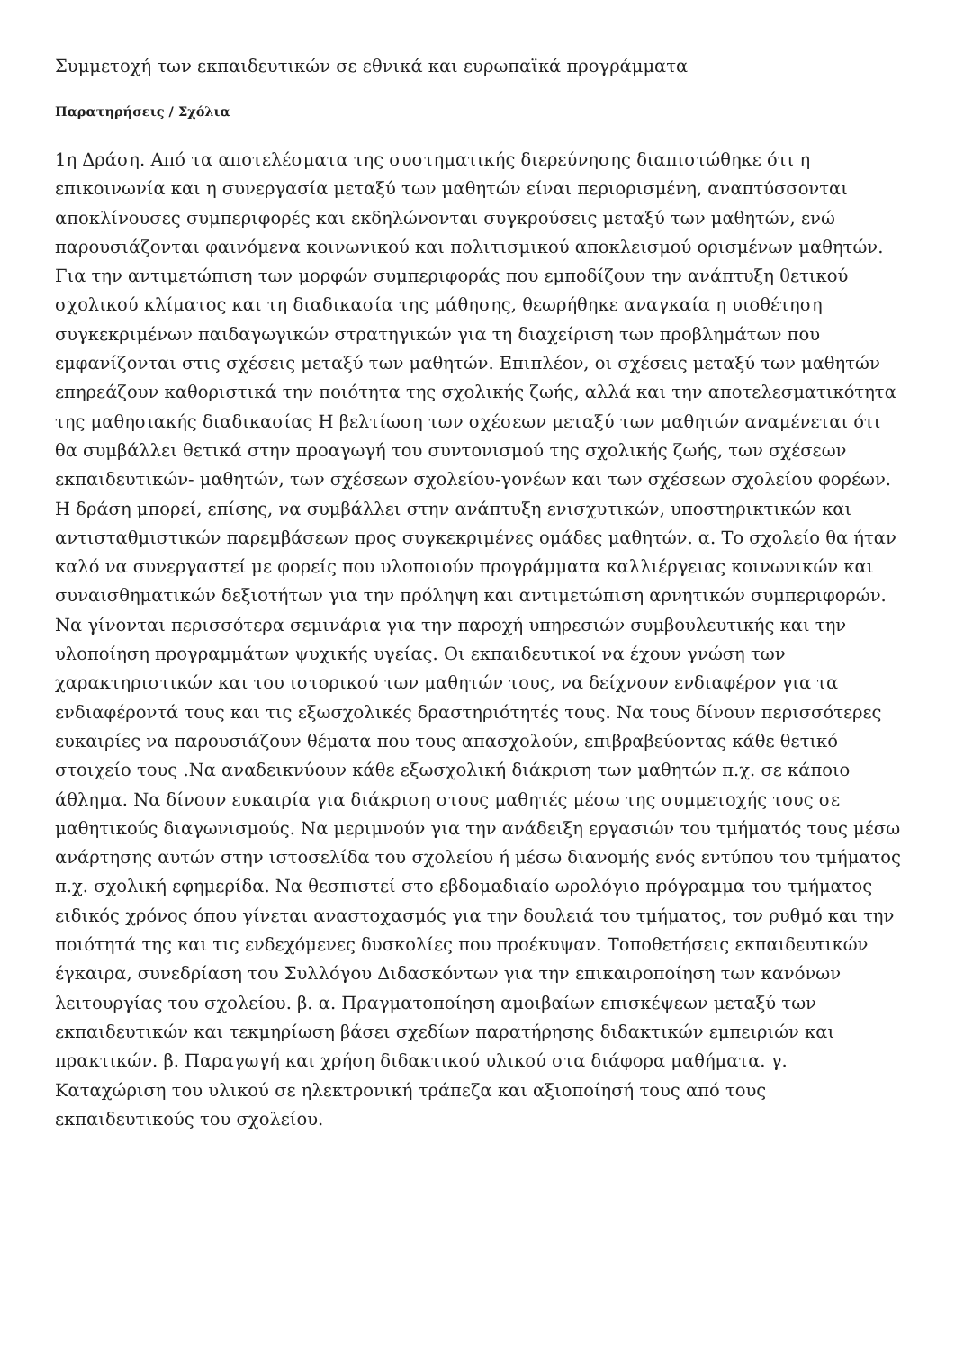Συμμετοχή των εκπαιδευτικών σε εθνικά και ευρωπαϊκά προγράμματα
Παρατηρήσεις / Σχόλια
1η Δράση. Από τα αποτελέσματα της συστηματικής διερεύνησης διαπιστώθηκε ότι η επικοινωνία και η συνεργασία μεταξύ των μαθητών είναι περιορισμένη, αναπτύσσονται αποκλίνουσες συμπεριφορές και εκδηλώνονται συγκρούσεις μεταξύ των μαθητών, ενώ παρουσιάζονται φαινόμενα κοινωνικού και πολιτισμικού αποκλεισμού ορισμένων μαθητών. Για την αντιμετώπιση των μορφών συμπεριφοράς που εμποδίζουν την ανάπτυξη θετικού σχολικού κλίματος και τη διαδικασία της μάθησης, θεωρήθηκε αναγκαία η υιοθέτηση συγκεκριμένων παιδαγωγικών στρατηγικών για τη διαχείριση των προβλημάτων που εμφανίζονται στις σχέσεις μεταξύ των μαθητών. Επιπλέον, οι σχέσεις μεταξύ των μαθητών επηρεάζουν καθοριστικά την ποιότητα της σχολικής ζωής, αλλά και την αποτελεσματικότητα της μαθησιακής διαδικασίας Η βελτίωση των σχέσεων μεταξύ των μαθητών αναμένεται ότι θα συμβάλλει θετικά στην προαγωγή του συντονισμού της σχολικής ζωής, των σχέσεων εκπαιδευτικών- μαθητών, των σχέσεων σχολείου-γονέων και των σχέσεων σχολείου φορέων. Η δράση μπορεί, επίσης, να συμβάλλει στην ανάπτυξη ενισχυτικών, υποστηρικτικών και αντισταθμιστικών παρεμβάσεων προς συγκεκριμένες ομάδες μαθητών. α. Το σχολείο θα ήταν καλό να συνεργαστεί με φορείς που υλοποιούν προγράμματα καλλιέργειας κοινωνικών και συναισθηματικών δεξιοτήτων για την πρόληψη και αντιμετώπιση αρνητικών συμπεριφορών. Να γίνονται περισσότερα σεμινάρια για την παροχή υπηρεσιών συμβουλευτικής και την υλοποίηση προγραμμάτων ψυχικής υγείας. Οι εκπαιδευτικοί να έχουν γνώση των χαρακτηριστικών και του ιστορικού των μαθητών τους, να δείχνουν ενδιαφέρον για τα ενδιαφέροντά τους και τις εξωσχολικές δραστηριότητές τους. Να τους δίνουν περισσότερες ευκαιρίες να παρουσιάζουν θέματα που τους απασχολούν, επιβραβεύοντας κάθε θετικό στοιχείο τους .Να αναδεικνύουν κάθε εξωσχολική διάκριση των μαθητών π.χ. σε κάποιο άθλημα. Να δίνουν ευκαιρία για διάκριση στους μαθητές μέσω της συμμετοχής τους σε μαθητικούς διαγωνισμούς. Να μεριμνούν για την ανάδειξη εργασιών του τμήματός τους μέσω ανάρτησης αυτών στην ιστοσελίδα του σχολείου ή μέσω διανομής ενός εντύπου του τμήματος π.χ. σχολική εφημερίδα. Να θεσπιστεί στο εβδομαδιαίο ωρολόγιο πρόγραμμα του τμήματος ειδικός χρόνος όπου γίνεται αναστοχασμός για την δουλειά του τμήματος, τον ρυθμό και την ποιότητά της και τις ενδεχόμενες δυσκολίες που προέκυψαν. Τοποθετήσεις εκπαιδευτικών έγκαιρα, συνεδρίαση του Συλλόγου Διδασκόντων για την επικαιροποίηση των κανόνων λειτουργίας του σχολείου. β. α. Πραγματοποίηση αμοιβαίων επισκέψεων μεταξύ των εκπαιδευτικών και τεκμηρίωση βάσει σχεδίων παρατήρησης διδακτικών εμπειριών και πρακτικών. β. Παραγωγή και χρήση διδακτικού υλικού στα διάφορα μαθήματα. γ. Καταχώριση του υλικού σε ηλεκτρονική τράπεζα και αξιοποίησή τους από τους εκπαιδευτικούς του σχολείου.